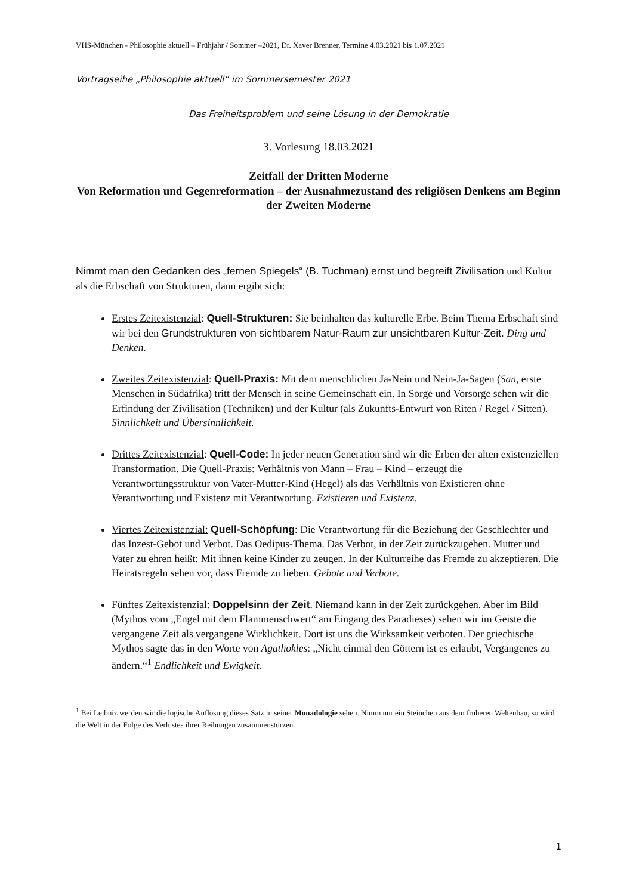VHS-München - Philosophie aktuell – Frühjahr / Sommer –2021, Dr. Xaver Brenner, Termine 4.03.2021 bis 1.07.2021
Vortragseihe „Philosophie aktuell“ im Sommersemester 2021
Das Freiheitsproblem und seine Lösung in der Demokratie
3. Vorlesung 18.03.2021
Zeitfall der Dritten Moderne
Von Reformation und Gegenreformation – der Ausnahmezustand des religiösen Denkens am Beginn der Zweiten Moderne
Nimmt man den Gedanken des „fernen Spiegels“ (B. Tuchman) ernst und begreift Zivilisation und Kultur als die Erbschaft von Strukturen, dann ergibt sich:
Erstes Zeitexistenzial: Quell-Strukturen: Sie beinhalten das kulturelle Erbe. Beim Thema Erbschaft sind wir bei den Grundstrukturen von sichtbarem Natur-Raum zur unsichtbaren Kultur-Zeit. Ding und Denken.
Zweites Zeitexistenzial: Quell-Praxis: Mit dem menschlichen Ja-Nein und Nein-Ja-Sagen (San, erste Menschen in Südafrika) tritt der Mensch in seine Gemeinschaft ein. In Sorge und Vorsorge sehen wir die Erfindung der Zivilisation (Techniken) und der Kultur (als Zukunfts-Entwurf von Riten / Regel / Sitten). Sinnlichkeit und Übersinnlichkeit.
Drittes Zeitexistenzial: Quell-Code: In jeder neuen Generation sind wir die Erben der alten existenziellen Transformation. Die Quell-Praxis: Verhältnis von Mann – Frau – Kind – erzeugt die Verantwortungsstruktur von Vater-Mutter-Kind (Hegel) als das Verhältnis von Existieren ohne Verantwortung und Existenz mit Verantwortung. Existieren und Existenz.
Viertes Zeitexistenzial: Quell-Schöpfung: Die Verantwortung für die Beziehung der Geschlechter und das Inzest-Gebot und Verbot. Das Oedipus-Thema. Das Verbot, in der Zeit zurückzugehen. Mutter und Vater zu ehren heißt: Mit ihnen keine Kinder zu zeugen. In der Kulturreihe das Fremde zu akzeptieren. Die Heiratsregeln sehen vor, dass Fremde zu lieben. Gebote und Verbote.
Fünftes Zeitexistenzial: Doppelsinn der Zeit. Niemand kann in der Zeit zurückgehen. Aber im Bild (Mythos vom „Engel mit dem Flammenschwert“ am Eingang des Paradieses) sehen wir im Geiste die vergangene Zeit als vergangene Wirklichkeit. Dort ist uns die Wirksamkeit verboten. Der griechische Mythos sagte das in den Worte von Agathokles: „Nicht einmal den Göttern ist es erlaubt, Vergangenes zu ändern.“<sup>1</sup> Endlichkeit und Ewigkeit.
<sup>1</sup> Bei Leibniz werden wir die logische Auflösung dieses Satz in seiner Monadologie sehen. Nimm nur ein Steinchen aus dem früheren Weltenbau, so wird die Welt in der Folge des Verlustes ihrer Reihungen zusammenstürzen.
1